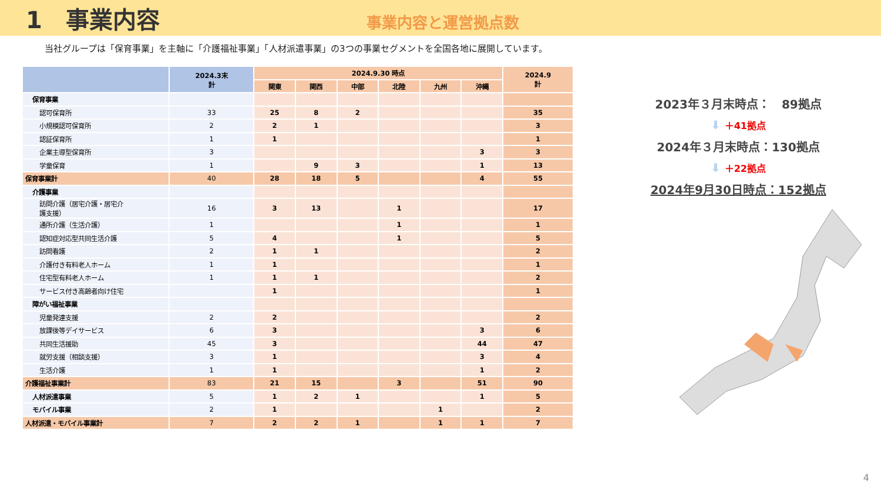1　事業内容
事業内容と運営拠点数
当社グループは「保育事業」を主軸に「介護福祉事業」「人材派遣事業」の3つの事業セグメントを全国各地に展開しています。
| | 2024.3末 計 | 2024.9.30 時点 | | | | | | 2024.9 計 |
| --- | --- | --- | --- | --- | --- | --- | --- | --- |
| | | 関東 | 関西 | 中部 | 北陸 | 九州 | 沖縄 | |
| 保育事業 | | | | | | | | |
| 認可保育所 | 33 | 25 | 8 | 2 | | | | 35 |
| 小規模認可保育所 | 2 | 2 | 1 | | | | | 3 |
| 認証保育所 | 1 | 1 | | | | | | 1 |
| 企業主導型保育所 | 3 | | | | | | 3 | 3 |
| 学童保育 | 1 | | 9 | 3 | | | 1 | 13 |
| 保育事業計 | 40 | 28 | 18 | 5 | | | 4 | 55 |
| 介護事業 | | | | | | | | |
| 訪問介護（居宅介護・居宅介 護支援） | 16 | 3 | 13 | | 1 | | | 17 |
| 通所介護（生活介護） | 1 | | | | 1 | | | 1 |
| 認知症対応型共同生活介護 | 5 | 4 | | | 1 | | | 5 |
| 訪問看護 | 2 | 1 | 1 | | | | | 2 |
| 介護付き有料老人ホーム | 1 | 1 | | | | | | 1 |
| 住宅型有料老人ホーム | 1 | 1 | 1 | | | | | 2 |
| サービス付き高齢者向け住宅 | | 1 | | | | | | 1 |
| 障がい福祉事業 | | | | | | | | |
| 児童発達支援 | 2 | 2 | | | | | | 2 |
| 放課後等デイサービス | 6 | 3 | | | | | 3 | 6 |
| 共同生活援助 | 45 | 3 | | | | | 44 | 47 |
| 就労支援（相談支援） | 3 | 1 | | | | | 3 | 4 |
| 生活介護 | 1 | 1 | | | | | 1 | 2 |
| 介護福祉事業計 | 83 | 21 | 15 | | 3 | | 51 | 90 |
| 人材派遣事業 | 5 | 1 | 2 | 1 | | | 1 | 5 |
| モバイル事業 | 2 | 1 | | | | 1 | | 2 |
| 人材派遣・モバイル事業計 | 7 | 2 | 2 | 1 | | 1 | 1 | 7 |
2023年３月末時点：　89拠点
⬇ ＋41拠点
2024年３月末時点：130拠点
⬇ ＋22拠点
2024年9月30日時点：152拠点
4